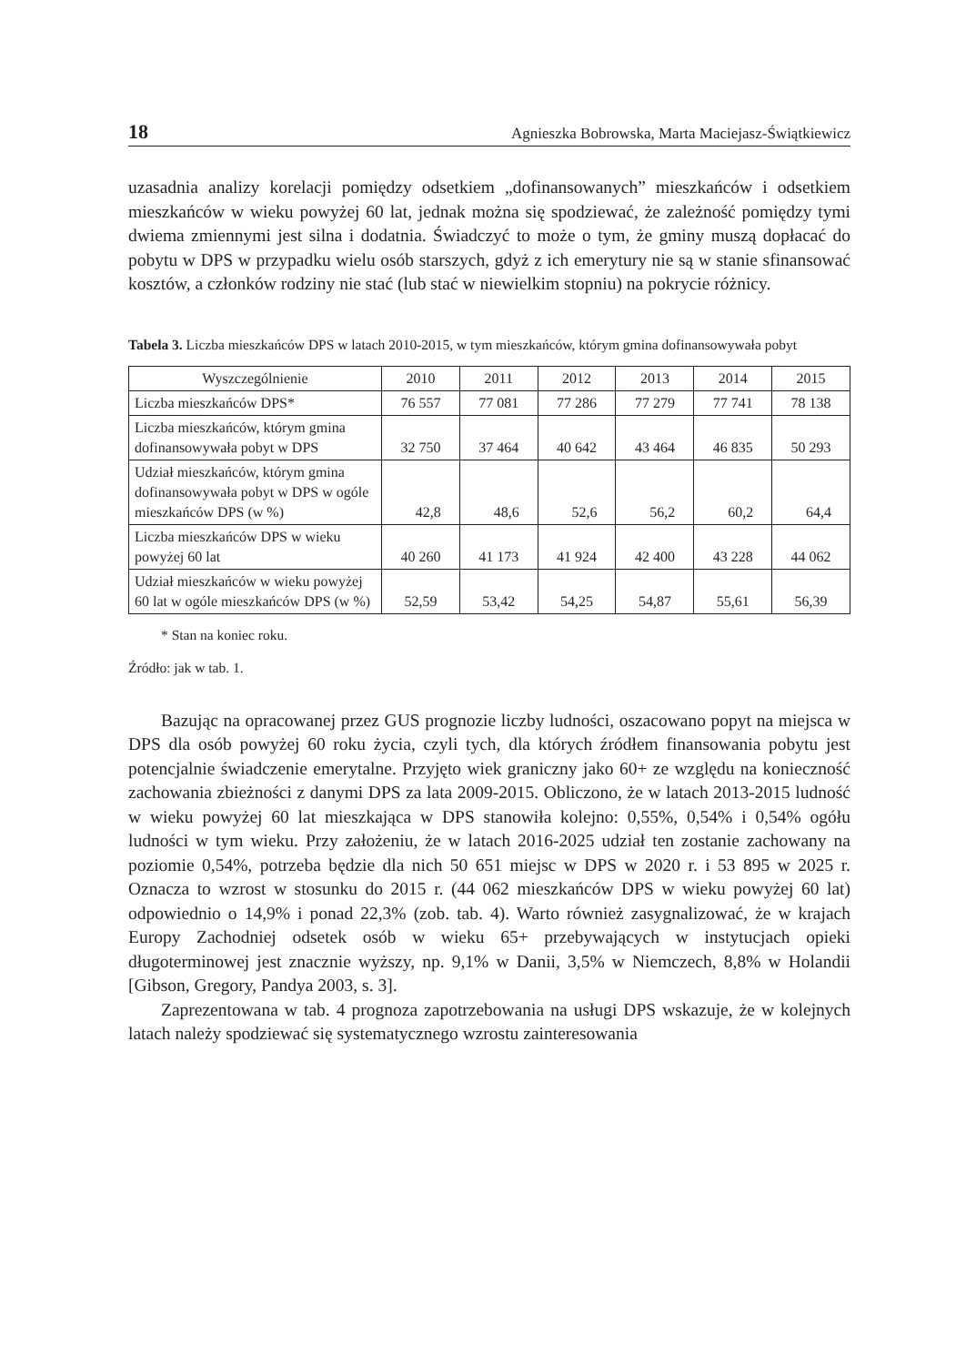18 Agnieszka Bobrowska, Marta Maciejasz-Świątkiewicz
uzasadnia analizy korelacji pomiędzy odsetkiem „dofinansowanych” mieszkańców i odsetkiem mieszkańców w wieku powyżej 60 lat, jednak można się spodziewać, że zależność pomiędzy tymi dwiema zmiennymi jest silna i dodatnia. Świadczyć to może o tym, że gminy muszą dopłacać do pobytu w DPS w przypadku wielu osób starszych, gdyż z ich emerytury nie są w stanie sfinansować kosztów, a członków rodziny nie stać (lub stać w niewielkim stopniu) na pokrycie różnicy.
Tabela 3. Liczba mieszkańców DPS w latach 2010-2015, w tym mieszkańców, którym gmina dofinansowywała pobyt
| Wyszczególnienie | 2010 | 2011 | 2012 | 2013 | 2014 | 2015 |
| --- | --- | --- | --- | --- | --- | --- |
| Liczba mieszkańców DPS* | 76 557 | 77 081 | 77 286 | 77 279 | 77 741 | 78 138 |
| Liczba mieszkańców, którym gmina dofinansowywała pobyt w DPS | 32 750 | 37 464 | 40 642 | 43 464 | 46 835 | 50 293 |
| Udział mieszkańców, którym gmina dofinansowywała pobyt w DPS w ogóle mieszkańców DPS (w %) | 42,8 | 48,6 | 52,6 | 56,2 | 60,2 | 64,4 |
| Liczba mieszkańców DPS w wieku powyżej 60 lat | 40 260 | 41 173 | 41 924 | 42 400 | 43 228 | 44 062 |
| Udział mieszkańców w wieku powyżej 60 lat w ogóle mieszkańców DPS (w %) | 52,59 | 53,42 | 54,25 | 54,87 | 55,61 | 56,39 |
* Stan na koniec roku.
Źródło: jak w tab. 1.
Bazując na opracowanej przez GUS prognozie liczby ludności, oszacowano popyt na miejsca w DPS dla osób powyżej 60 roku życia, czyli tych, dla których źródłem finansowania pobytu jest potencjalnie świadczenie emerytalne. Przyjęto wiek graniczny jako 60+ ze względu na konieczność zachowania zbieżności z danymi DPS za lata 2009-2015. Obliczono, że w latach 2013-2015 ludność w wieku powyżej 60 lat mieszkająca w DPS stanowiła kolejno: 0,55%, 0,54% i 0,54% ogółu ludności w tym wieku. Przy założeniu, że w latach 2016-2025 udział ten zostanie zachowany na poziomie 0,54%, potrzeba będzie dla nich 50 651 miejsc w DPS w 2020 r. i 53 895 w 2025 r. Oznacza to wzrost w stosunku do 2015 r. (44 062 mieszkańców DPS w wieku powyżej 60 lat) odpowiednio o 14,9% i ponad 22,3% (zob. tab. 4). Warto również zasygnalizować, że w krajach Europy Zachodniej odsetek osób w wieku 65+ przebywających w instytucjach opieki długoterminowej jest znacznie wyższy, np. 9,1% w Danii, 3,5% w Niemczech, 8,8% w Holandii [Gibson, Gregory, Pandya 2003, s. 3].
Zaprezentowana w tab. 4 prognoza zapotrzebowania na usługi DPS wskazuje, że w kolejnych latach należy spodziewać się systematycznego wzrostu zainteresowania